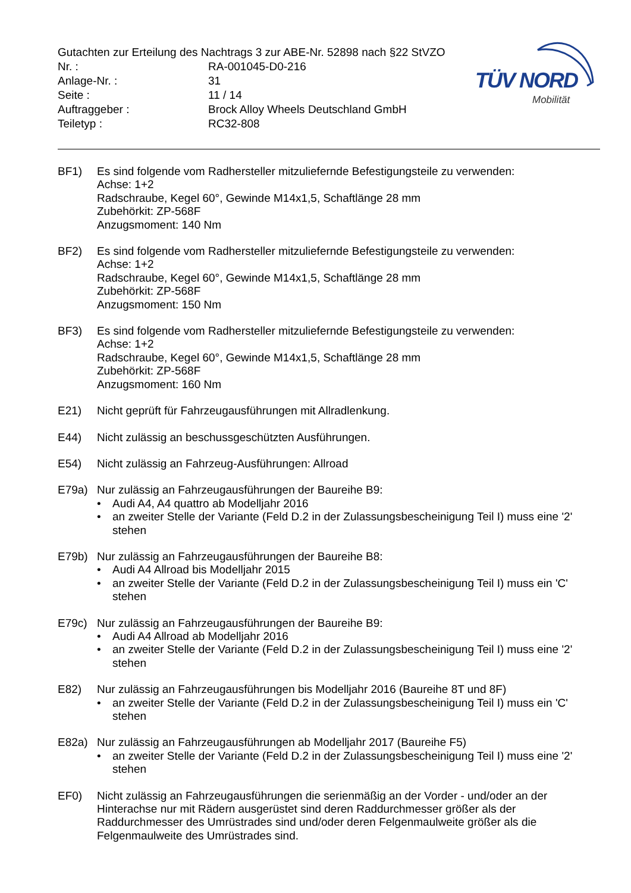TÜV NORD
Mobilität
Gutachten zur Erteilung des Nachtrags 3 zur ABE-Nr. 52898 nach §22 StVZO
Nr. : RA-001045-D0-216
Anlage-Nr. : 31
Seite : 11 / 14
Auftraggeber : Brock Alloy Wheels Deutschland GmbH
Teiletyp : RC32-808
BF1) Es sind folgende vom Radhersteller mitzuliefernde Befestigungsteile zu verwenden:
Achse: 1+2
Radschraube, Kegel 60°, Gewinde M14x1,5, Schaftlänge 28 mm
Zubehörkit: ZP-568F
Anzugsmoment: 140 Nm
BF2) Es sind folgende vom Radhersteller mitzuliefernde Befestigungsteile zu verwenden:
Achse: 1+2
Radschraube, Kegel 60°, Gewinde M14x1,5, Schaftlänge 28 mm
Zubehörkit: ZP-568F
Anzugsmoment: 150 Nm
BF3) Es sind folgende vom Radhersteller mitzuliefernde Befestigungsteile zu verwenden:
Achse: 1+2
Radschraube, Kegel 60°, Gewinde M14x1,5, Schaftlänge 28 mm
Zubehörkit: ZP-568F
Anzugsmoment: 160 Nm
E21) Nicht geprüft für Fahrzeugausführungen mit Allradlenkung.
E44) Nicht zulässig an beschussgeschützten Ausführungen.
E54) Nicht zulässig an Fahrzeug-Ausführungen: Allroad
E79a) Nur zulässig an Fahrzeugausführungen der Baureihe B9:
• Audi A4, A4 quattro ab Modelljahr 2016
• an zweiter Stelle der Variante (Feld D.2 in der Zulassungsbescheinigung Teil I) muss eine '2' stehen
E79b) Nur zulässig an Fahrzeugausführungen der Baureihe B8:
• Audi A4 Allroad bis Modelljahr 2015
• an zweiter Stelle der Variante (Feld D.2 in der Zulassungsbescheinigung Teil I) muss ein 'C' stehen
E79c) Nur zulässig an Fahrzeugausführungen der Baureihe B9:
• Audi A4 Allroad ab Modelljahr 2016
• an zweiter Stelle der Variante (Feld D.2 in der Zulassungsbescheinigung Teil I) muss eine '2' stehen
E82) Nur zulässig an Fahrzeugausführungen bis Modelljahr 2016 (Baureihe 8T und 8F)
• an zweiter Stelle der Variante (Feld D.2 in der Zulassungsbescheinigung Teil I) muss ein 'C' stehen
E82a) Nur zulässig an Fahrzeugausführungen ab Modelljahr 2017 (Baureihe F5)
• an zweiter Stelle der Variante (Feld D.2 in der Zulassungsbescheinigung Teil I) muss eine '2' stehen
EF0) Nicht zulässig an Fahrzeugausführungen die serienmäßig an der Vorder - und/oder an der Hinterachse nur mit Rädern ausgerüstet sind deren Raddurchmesser größer als der Raddurchmesser des Umrüstrades sind und/oder deren Felgenmaulweite größer als die Felgenmaulweite des Umrüstrades sind.